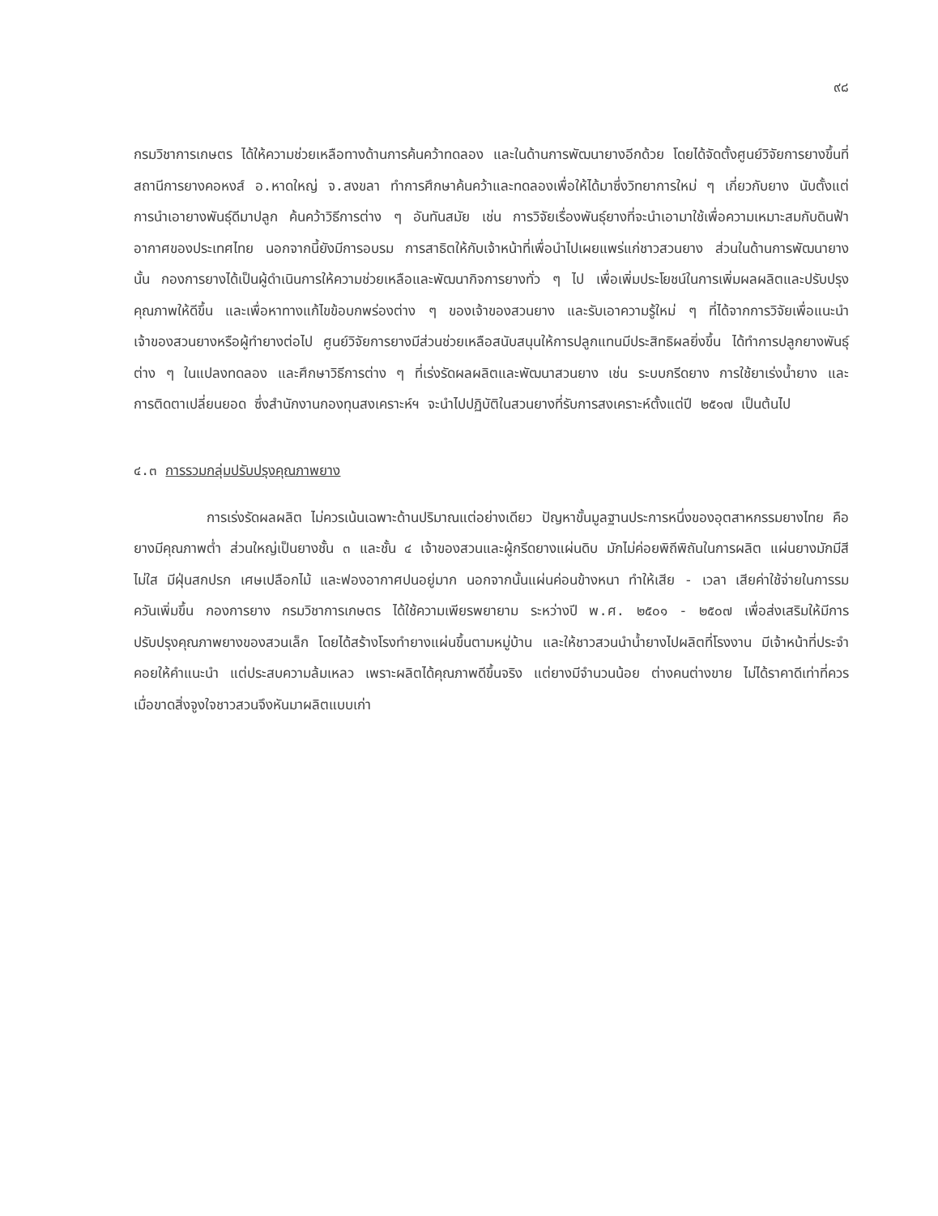๙๘
กรมวิชาการเกษตร ได้ให้ความช่วยเหลือทางด้านการค้นคว้าทดลอง และในด้านการพัฒนายางอีกด้วย โดยได้จัดตั้งศูนย์วิจัยการยางขึ้นที่สถานีการยางคอหงส์ อ.หาดใหญ่ จ.สงขลา ทำการศึกษาค้นคว้าและทดลองเพื่อให้ได้มาซึ่งวิทยาการใหม่ ๆ เกี่ยวกับยาง นับตั้งแต่การนำเอายางพันธุ์ดีมาปลูก ค้นคว้าวิธีการต่าง ๆ อันทันสมัย เช่น การวิจัยเรื่องพันธุ์ยางที่จะนำเอามาใช้เพื่อความเหมาะสมกับดินฟ้าอากาศของประเทศไทย นอกจากนี้ยังมีการอบรม การสาธิตให้กับเจ้าหน้าที่เพื่อนำไปเผยแพร่แก่ชาวสวนยาง ส่วนในด้านการพัฒนายางนั้น กองการยางได้เป็นผู้ดำเนินการให้ความช่วยเหลือและพัฒนากิจการยางทั่ว ๆ ไป เพื่อเพิ่มประโยชน์ในการเพิ่มผลผลิตและปรับปรุงคุณภาพให้ดีขึ้น และเพื่อหาทางแก้ไขข้อบกพร่องต่าง ๆ ของเจ้าของสวนยาง และรับเอาความรู้ใหม่ ๆ ที่ได้จากการวิจัยเพื่อแนะนำเจ้าของสวนยางหรือผู้ทำยางต่อไป ศูนย์วิจัยการยางมีส่วนช่วยเหลือสนับสนุนให้การปลูกแทนมีประสิทธิผลยิ่งขึ้น ได้ทำการปลูกยางพันธุ์ต่าง ๆ ในแปลงทดลอง และศึกษาวิธีการต่าง ๆ ที่เร่งรัดผลผลิตและพัฒนาสวนยาง เช่น ระบบกรีดยาง การใช้ยาเร่งน้ำยาง และการติดตาเปลี่ยนยอด ซึ่งสำนักงานกองทุนสงเคราะห์ฯ จะนำไปปฏิบัติในสวนยางที่รับการสงเคราะห์ตั้งแต่ปี ๒๕๑๗ เป็นต้นไป
๔.๓ การรวมกลุ่มปรับปรุงคุณภาพยาง
การเร่งรัดผลผลิต ไม่ควรเน้นเฉพาะด้านปริมาณแต่อย่างเดียว ปัญหาขั้นมูลฐานประการหนึ่งของอุตสาหกรรมยางไทย คือยางมีคุณภาพต่ำ ส่วนใหญ่เป็นยางชั้น ๓ และชั้น ๔ เจ้าของสวนและผู้กรีดยางแผ่นดิบ มักไม่ค่อยพิถีพิถันในการผลิต แผ่นยางมักมีสีไม่ใส มีฝุ่นสกปรก เศษเปลือกไม้ และฟองอากาศปนอยู่มาก นอกจากนั้นแผ่นค่อนข้างหนา ทำให้เสีย - เวลา เสียค่าใช้จ่ายในการรมควันเพิ่มขึ้น กองการยาง กรมวิชาการเกษตร ได้ใช้ความเพียรพยายาม ระหว่างปี พ.ศ. ๒๕๐๑ - ๒๕๐๗ เพื่อส่งเสริมให้มีการปรับปรุงคุณภาพยางของสวนเล็ก โดยได้สร้างโรงทำยางแผ่นขึ้นตามหมู่บ้าน และให้ชาวสวนนำน้ำยางไปผลิตที่โรงงาน มีเจ้าหน้าที่ประจำคอยให้คำแนะนำ แต่ประสบความล้มเหลว เพราะผลิตได้คุณภาพดีขึ้นจริง แต่ยางมีจำนวนน้อย ต่างคนต่างขาย ไม่ได้ราคาดีเท่าที่ควร เมื่อขาดสิ่งจูงใจชาวสวนจึงหันมาผลิตแบบเก่า